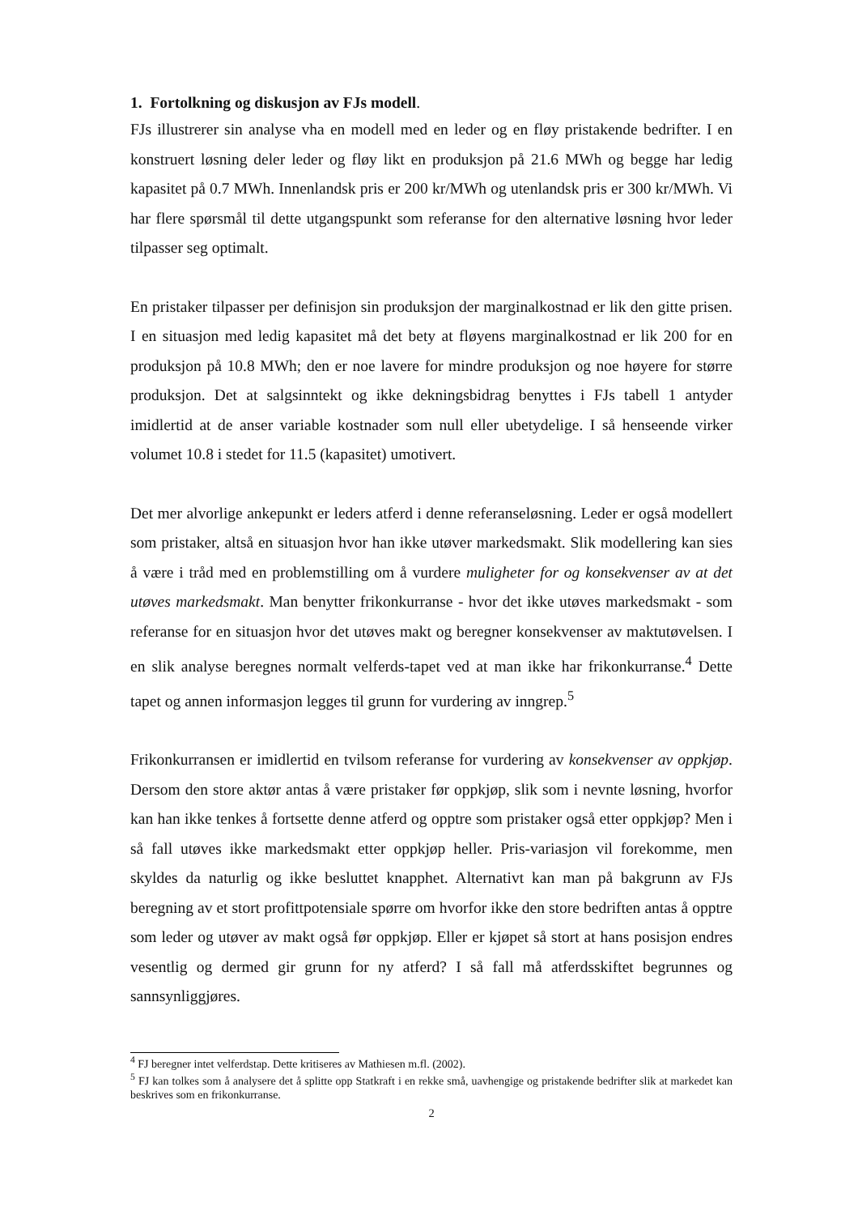1. Fortolkning og diskusjon av FJs modell.
FJs illustrerer sin analyse vha en modell med en leder og en fløy pristakende bedrifter. I en konstruert løsning deler leder og fløy likt en produksjon på 21.6 MWh og begge har ledig kapasitet på 0.7 MWh. Innenlandsk pris er 200 kr/MWh og utenlandsk pris er 300 kr/MWh. Vi har flere spørsmål til dette utgangspunkt som referanse for den alternative løsning hvor leder tilpasser seg optimalt.
En pristaker tilpasser per definisjon sin produksjon der marginalkostnad er lik den gitte prisen. I en situasjon med ledig kapasitet må det bety at fløyens marginalkostnad er lik 200 for en produksjon på 10.8 MWh; den er noe lavere for mindre produksjon og noe høyere for større produksjon. Det at salgsinntekt og ikke dekningsbidrag benyttes i FJs tabell 1 antyder imidlertid at de anser variable kostnader som null eller ubetydelige. I så henseende virker volumet 10.8 i stedet for 11.5 (kapasitet) umotivert.
Det mer alvorlige ankepunkt er leders atferd i denne referanseløsning. Leder er også modellert som pristaker, altså en situasjon hvor han ikke utøver markedsmakt. Slik modellering kan sies å være i tråd med en problemstilling om å vurdere muligheter for og konsekvenser av at det utøves markedsmakt. Man benytter frikonkurranse - hvor det ikke utøves markedsmakt - som referanse for en situasjon hvor det utøves makt og beregner konsekvenser av maktutøvelsen. I en slik analyse beregnes normalt velferds-tapet ved at man ikke har frikonkurranse.<sup>4</sup> Dette tapet og annen informasjon legges til grunn for vurdering av inngrep.<sup>5</sup>
Frikonkurransen er imidlertid en tvilsom referanse for vurdering av konsekvenser av oppkjøp. Dersom den store aktør antas å være pristaker før oppkjøp, slik som i nevnte løsning, hvorfor kan han ikke tenkes å fortsette denne atferd og opptre som pristaker også etter oppkjøp? Men i så fall utøves ikke markedsmakt etter oppkjøp heller. Pris-variasjon vil forekomme, men skyldes da naturlig og ikke besluttet knapphet. Alternativt kan man på bakgrunn av FJs beregning av et stort profittpotensiale spørre om hvorfor ikke den store bedriften antas å opptre som leder og utøver av makt også før oppkjøp. Eller er kjøpet så stort at hans posisjon endres vesentlig og dermed gir grunn for ny atferd? I så fall må atferdsskiftet begrunnes og sannsynliggjøres.
<sup>4</sup> FJ beregner intet velferdstap. Dette kritiseres av Mathiesen m.fl. (2002).
<sup>5</sup> FJ kan tolkes som å analysere det å splitte opp Statkraft i en rekke små, uavhengige og pristakende bedrifter slik at markedet kan beskrives som en frikonkurranse.
2